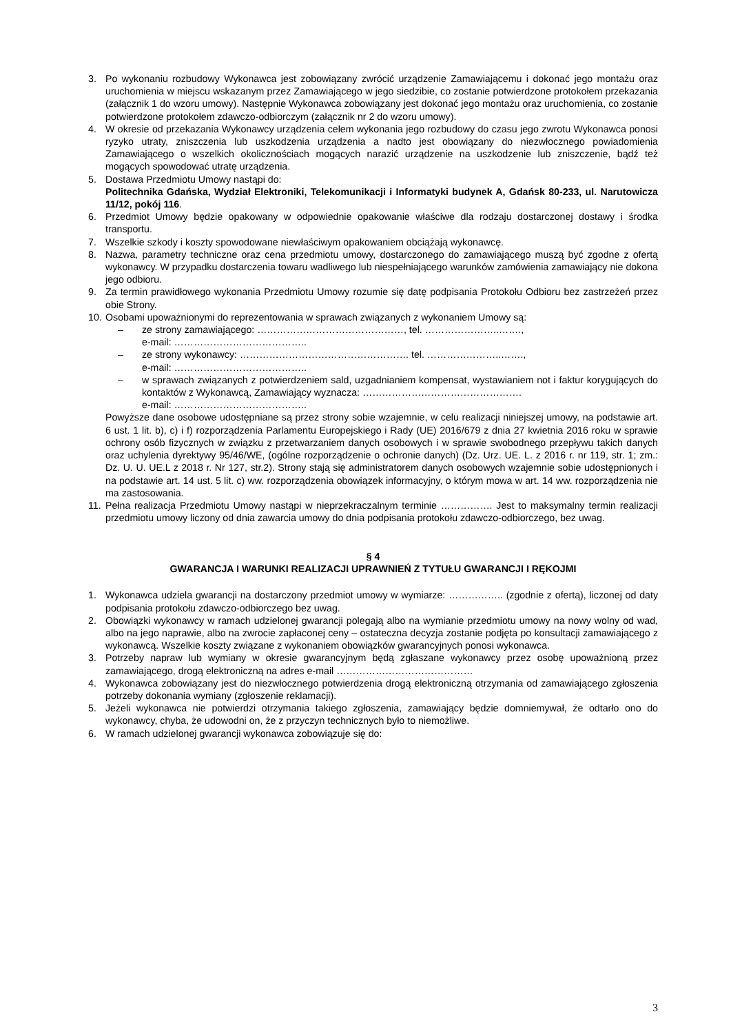3. Po wykonaniu rozbudowy Wykonawca jest zobowiązany zwrócić urządzenie Zamawiającemu i dokonać jego montażu oraz uruchomienia w miejscu wskazanym przez Zamawiającego w jego siedzibie, co zostanie potwierdzone protokołem przekazania (załącznik 1 do wzoru umowy). Następnie Wykonawca zobowiązany jest dokonać jego montażu oraz uruchomienia, co zostanie potwierdzone protokołem zdawczo-odbiorczym (załącznik nr 2 do wzoru umowy).
4. W okresie od przekazania Wykonawcy urządzenia celem wykonania jego rozbudowy do czasu jego zwrotu Wykonawca ponosi ryzyko utraty, zniszczenia lub uszkodzenia urządzenia a nadto jest obowiązany do niezwłocznego powiadomienia Zamawiającego o wszelkich okolicznościach mogących narazić urządzenie na uszkodzenie lub zniszczenie, bądź też mogących spowodować utratę urządzenia.
5. Dostawa Przedmiotu Umowy nastąpi do:
Politechnika Gdańska, Wydział Elektroniki, Telekomunikacji i Informatyki budynek A, Gdańsk 80-233, ul. Narutowicza 11/12, pokój 116.
6. Przedmiot Umowy będzie opakowany w odpowiednie opakowanie właściwe dla rodzaju dostarczonej dostawy i środka transportu.
7. Wszelkie szkody i koszty spowodowane niewłaściwym opakowaniem obciążają wykonawcę.
8. Nazwa, parametry techniczne oraz cena przedmiotu umowy, dostarczonego do zamawiającego muszą być zgodne z ofertą wykonawcy. W przypadku dostarczenia towaru wadliwego lub niespełniającego warunków zamówienia zamawiający nie dokona jego odbioru.
9. Za termin prawidłowego wykonania Przedmiotu Umowy rozumie się datę podpisania Protokołu Odbioru bez zastrzeżeń przez obie Strony.
10.
Osobami upoważnionymi do reprezentowania w sprawach związanych z wykonaniem Umowy są:
– ze strony zamawiającego: ………………………………………, tel. …………………..…….,
e-mail: …………………………………..
– ze strony wykonawcy: ……………………………………………. tel. …………………..…….,
e-mail: …………………………………..
– w sprawach związanych z potwierdzeniem sald, uzgadnianiem kompensat, wystawianiem not i faktur korygujących do kontaktów z Wykonawcą, Zamawiający wyznacza: ………………………………………….
e-mail: …………………………………..
Powyższe dane osobowe udostępniane są przez strony sobie wzajemnie, w celu realizacji niniejszej umowy, na podstawie art. 6 ust. 1 lit. b), c) i f) rozporządzenia Parlamentu Europejskiego i Rady (UE) 2016/679 z dnia 27 kwietnia 2016 roku w sprawie ochrony osób fizycznych w związku z przetwarzaniem danych osobowych i w sprawie swobodnego przepływu takich danych oraz uchylenia dyrektywy 95/46/WE, (ogólne rozporządzenie o ochronie danych) (Dz. Urz. UE. L. z 2016 r. nr 119, str. 1; zm.: Dz. U. U. UE.L z 2018 r. Nr 127, str.2). Strony stają się administratorem danych osobowych wzajemnie sobie udostępnionych i na podstawie art. 14 ust. 5 lit. c) ww. rozporządzenia obowiązek informacyjny, o którym mowa w art. 14 ww. rozporządzenia nie ma zastosowania.
11.
Pełna realizacja Przedmiotu Umowy nastąpi w nieprzekraczalnym terminie ……………. Jest to maksymalny termin realizacji przedmiotu umowy liczony od dnia zawarcia umowy do dnia podpisania protokołu zdawczo-odbiorczego, bez uwag.
§ 4
GWARANCJA I WARUNKI REALIZACJI UPRAWNIEŃ Z TYTUŁU GWARANCJI I RĘKOJMI
1. Wykonawca udziela gwarancji na dostarczony przedmiot umowy w wymiarze: …………….. (zgodnie z ofertą), liczonej od daty podpisania protokołu zdawczo-odbiorczego bez uwag.
2. Obowiązki wykonawcy w ramach udzielonej gwarancji polegają albo na wymianie przedmiotu umowy na nowy wolny od wad, albo na jego naprawie, albo na zwrocie zapłaconej ceny – ostateczna decyzja zostanie podjęta po konsultacji zamawiającego z wykonawcą. Wszelkie koszty związane z wykonaniem obowiązków gwarancyjnych ponosi wykonawca.
3. Potrzeby napraw lub wymiany w okresie gwarancyjnym będą zgłaszane wykonawcy przez osobę upoważnioną przez zamawiającego, drogą elektroniczną na adres e-mail ……………………………………
4. Wykonawca zobowiązany jest do niezwłocznego potwierdzenia drogą elektroniczną otrzymania od zamawiającego zgłoszenia potrzeby dokonania wymiany (zgłoszenie reklamacji).
5. Jeżeli wykonawca nie potwierdzi otrzymania takiego zgłoszenia, zamawiający będzie domniemywał, że odtarło ono do wykonawcy, chyba, że udowodni on, że z przyczyn technicznych było to niemożliwe.
6. W ramach udzielonej gwarancji wykonawca zobowiązuje się do:
3